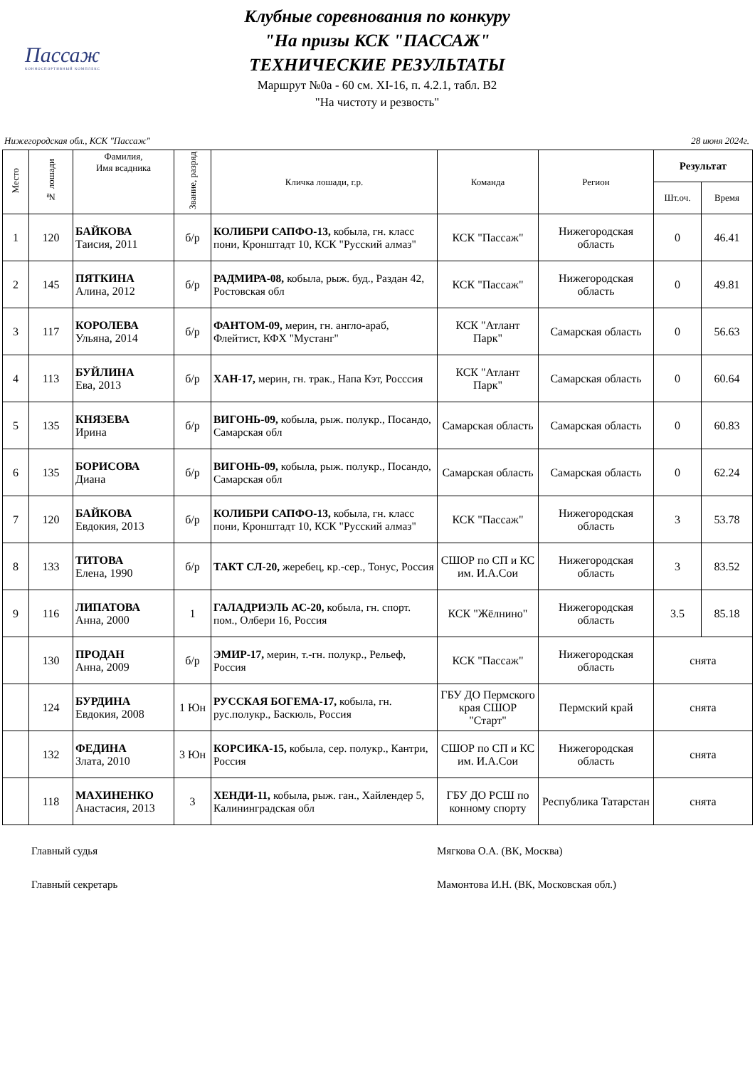Пассаж
КОННОСПОРТИВНЫЙ КОМПЛЕКС
Клубные соревнования по конкуру
"На призы КСК "ПАССАЖ"
ТЕХНИЧЕСКИЕ РЕЗУЛЬТАТЫ
Маршрут №0а - 60 см. XI-16, п. 4.2.1, табл. В2
"На чистоту и резвость"
Нижегородская обл., КСК "Пассаж" 28 июня 2024г.
| Место | № лошади | Фамилия, Имя всадника | Звание, разряд | Кличка лошади, г.р. | Команда | Регион | Результат | |
| --- | --- | --- | --- | --- | --- | --- | --- | --- |
| | | | | | | | Шт.оч. | Время |
| 1 | 120 | БАЙКОВА Таисия, 2011 | б/р | КОЛИБРИ САПФО-13, кобыла, гн. класс пони, Кронштадт 10, КСК "Русский алмаз" | КСК "Пассаж" | Нижегородская область | 0 | 46.41 |
| 2 | 145 | ПЯТКИНА Алина, 2012 | б/р | РАДМИРА-08, кобыла, рыж. буд., Раздан 42, Ростовская обл | КСК "Пассаж" | Нижегородская область | 0 | 49.81 |
| 3 | 117 | КОРОЛЕВА Ульяна, 2014 | б/р | ФАНТОМ-09, мерин, гн. англо-араб, Флейтист, КФХ "Мустанг" | КСК "Атлант Парк" | Самарская область | 0 | 56.63 |
| 4 | 113 | БУЙЛИНА Ева, 2013 | б/р | ХАН-17, мерин, гн. трак., Напа Кэт, Росссия | КСК "Атлант Парк" | Самарская область | 0 | 60.64 |
| 5 | 135 | КНЯЗЕВА Ирина | б/р | ВИГОНЬ-09, кобыла, рыж. полукр., Посандо, Самарская обл | Самарская область | Самарская область | 0 | 60.83 |
| 6 | 135 | БОРИСОВА Диана | б/р | ВИГОНЬ-09, кобыла, рыж. полукр., Посандо, Самарская обл | Самарская область | Самарская область | 0 | 62.24 |
| 7 | 120 | БАЙКОВА Евдокия, 2013 | б/р | КОЛИБРИ САПФО-13, кобыла, гн. класс пони, Кронштадт 10, КСК "Русский алмаз" | КСК "Пассаж" | Нижегородская область | 3 | 53.78 |
| 8 | 133 | ТИТОВА Елена, 1990 | б/р | ТАКТ СЛ-20, жеребец, кр.-сер., Тонус, Россия | СШОР по СП и КС им. И.А.Сои | Нижегородская область | 3 | 83.52 |
| 9 | 116 | ЛИПАТОВА Анна, 2000 | 1 | ГАЛАДРИЭЛЬ АС-20, кобыла, гн. спорт. пом., Олбери 16, Россия | КСК "Жёлнино" | Нижегородская область | 3.5 | 85.18 |
| | 130 | ПРОДАН Анна, 2009 | б/р | ЭМИР-17, мерин, т.-гн. полукр., Рельеф, Россия | КСК "Пассаж" | Нижегородская область | снята | |
| | 124 | БУРДИНА Евдокия, 2008 | 1 Юн | РУССКАЯ БОГЕМА-17, кобыла, гн. рус.полукр., Баскюль, Россия | ГБУ ДО Пермского края СШОР "Старт" | Пермский край | снята | |
| | 132 | ФЕДИНА Злата, 2010 | 3 Юн | КОРСИКА-15, кобыла, сер. полукр., Кантри, Россия | СШОР по СП и КС им. И.А.Сои | Нижегородская область | снята | |
| | 118 | МАХИНЕНКО Анастасия, 2013 | 3 | ХЕНДИ-11, кобыла, рыж. ган., Хайлендер 5, Калининградская обл | ГБУ ДО РСШ по конному спорту | Республика Татарстан | снята | |
Главный судья Мягкова О.А. (ВК, Москва)
Главный секретарь Мамонтова И.Н. (ВК, Московская обл.)